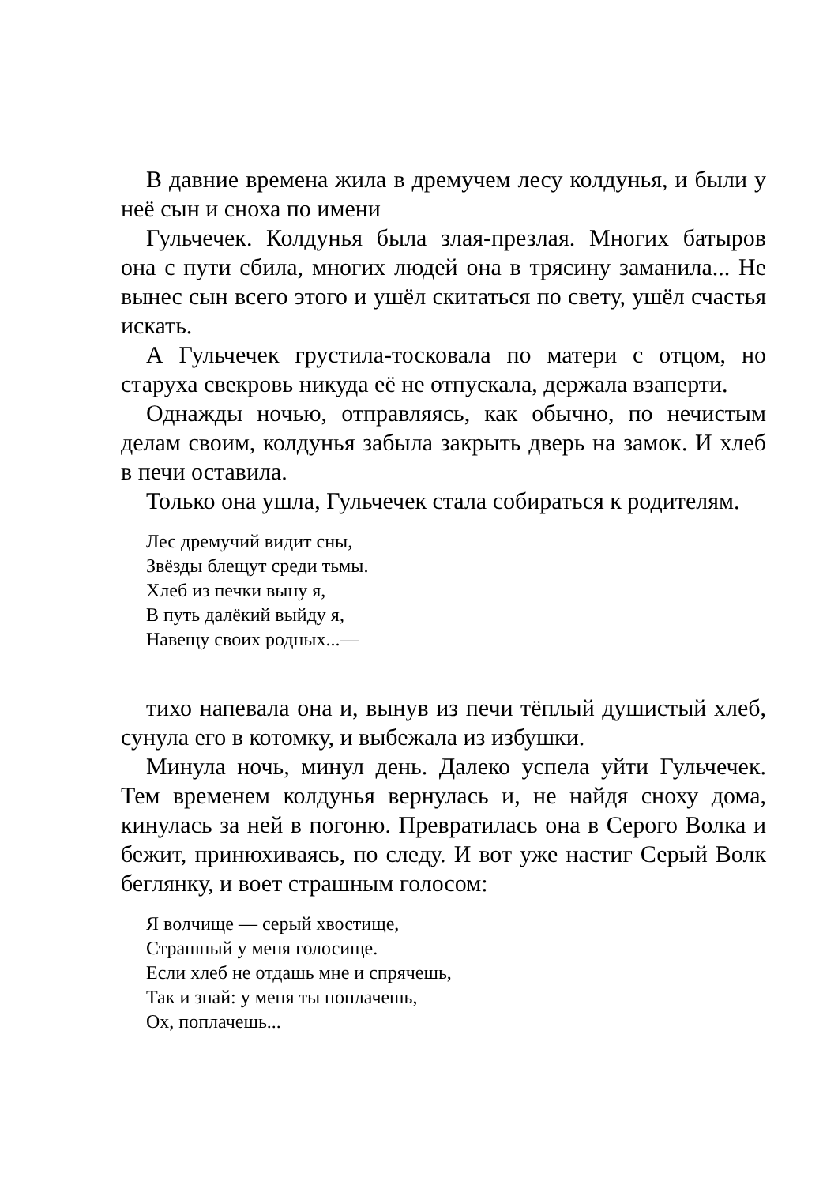В давние времена жила в дремучем лесу колдунья, и были у неё сын и сноха по имени
Гульчечек. Колдунья была злая-презлая. Многих батыров она с пути сбила, многих людей она в трясину заманила... Не вынес сын всего этого и ушёл скитаться по свету, ушёл счастья искать.
А Гульчечек грустила-тосковала по матери с отцом, но старуха свекровь никуда её не отпускала, держала взаперти.
Однажды ночью, отправляясь, как обычно, по нечистым делам своим, колдунья забыла закрыть дверь на замок. И хлеб в печи оставила.
Только она ушла, Гульчечек стала собираться к родителям.
Лес дремучий видит сны,
Звёзды блещут среди тьмы.
Хлеб из печки выну я,
В путь далёкий выйду я,
Навещу своих родных...—
тихо напевала она и, вынув из печи тёплый душистый хлеб, сунула его в котомку, и выбежала из избушки.
Минула ночь, минул день. Далеко успела уйти Гульчечек. Тем временем колдунья вернулась и, не найдя сноху дома, кинулась за ней в погоню. Превратилась она в Серого Волка и бежит, принюхиваясь, по следу. И вот уже настиг Серый Волк беглянку, и воет страшным голосом:
Я волчище — серый хвостище,
Страшный у меня голосище.
Если хлеб не отдашь мне и спрячешь,
Так и знай: у меня ты поплачешь,
Ох, поплачешь...